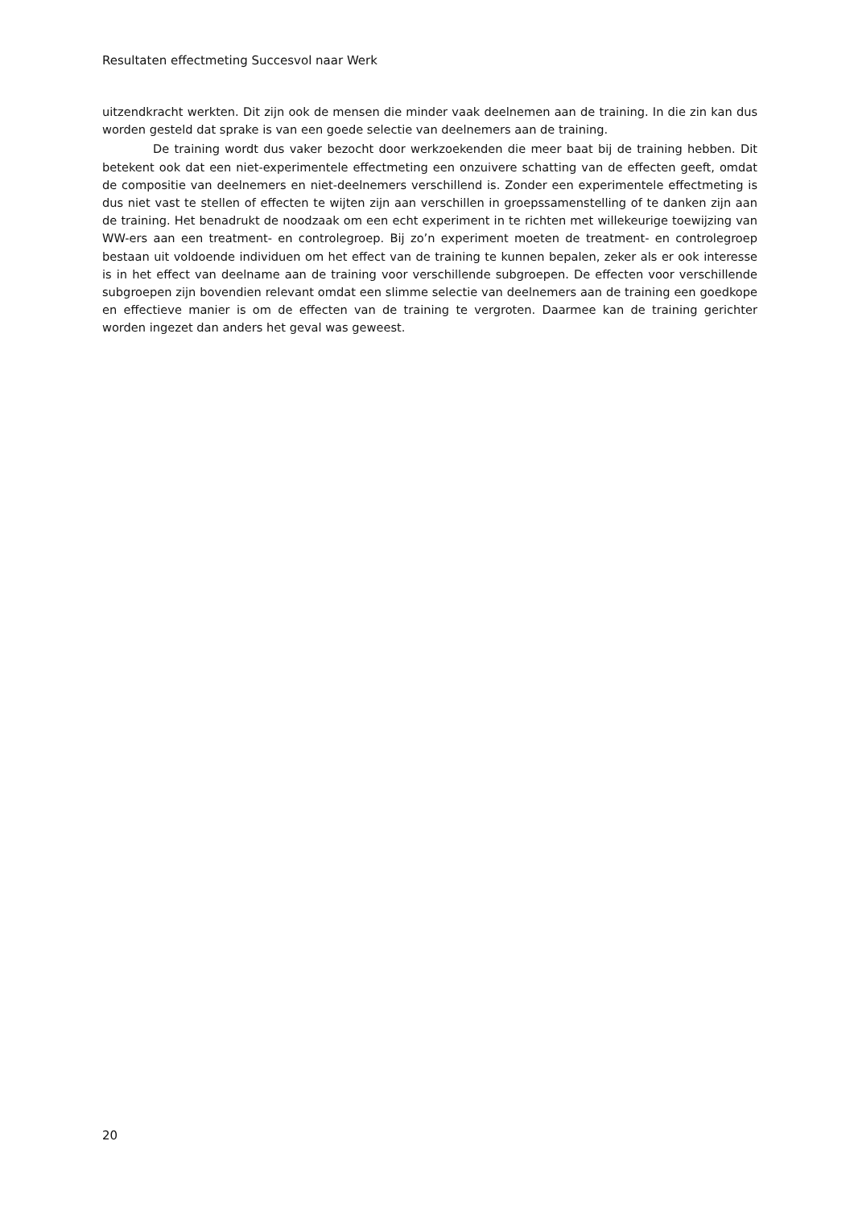Resultaten effectmeting Succesvol naar Werk
uitzendkracht werkten. Dit zijn ook de mensen die minder vaak deelnemen aan de training. In die zin kan dus worden gesteld dat sprake is van een goede selectie van deelnemers aan de training.
De training wordt dus vaker bezocht door werkzoekenden die meer baat bij de training hebben. Dit betekent ook dat een niet-experimentele effectmeting een onzuivere schatting van de effecten geeft, omdat de compositie van deelnemers en niet-deelnemers verschillend is. Zonder een experimentele effectmeting is dus niet vast te stellen of effecten te wijten zijn aan verschillen in groepssamenstelling of te danken zijn aan de training. Het benadrukt de noodzaak om een echt experiment in te richten met willekeurige toewijzing van WW-ers aan een treatment- en controlegroep. Bij zo’n experiment moeten de treatment- en controlegroep bestaan uit voldoende individuen om het effect van de training te kunnen bepalen, zeker als er ook interesse is in het effect van deelname aan de training voor verschillende subgroepen. De effecten voor verschillende subgroepen zijn bovendien relevant omdat een slimme selectie van deelnemers aan de training een goedkope en effectieve manier is om de effecten van de training te vergroten. Daarmee kan de training gerichter worden ingezet dan anders het geval was geweest.
20